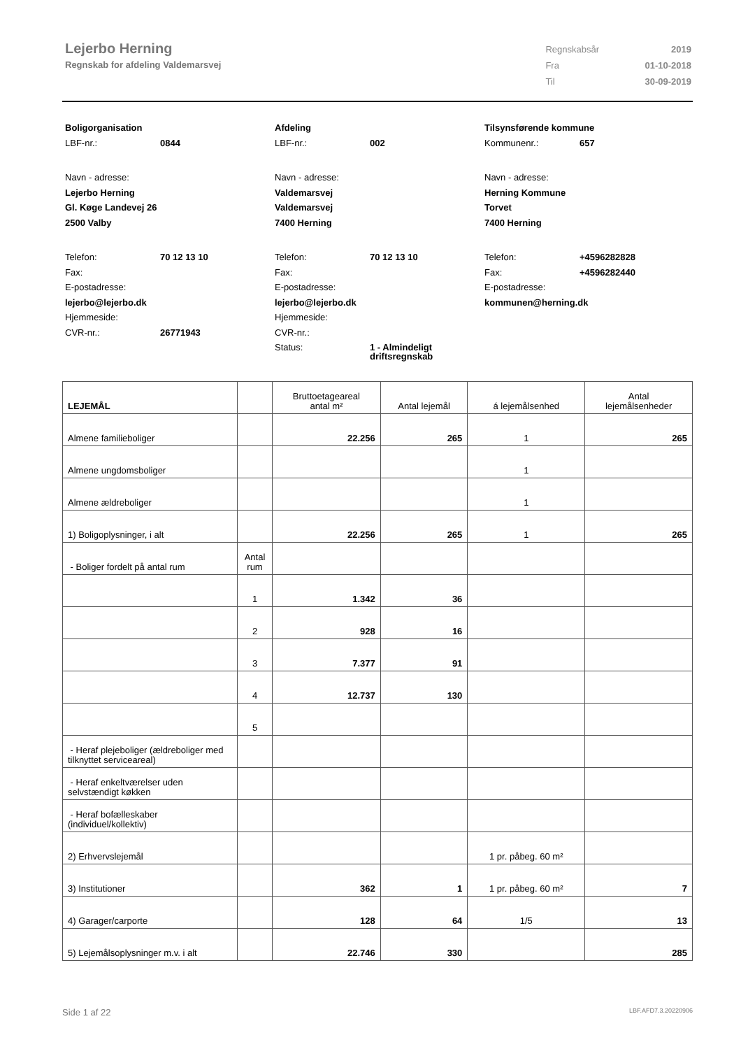Lejerbo Herning
Regnskab for afdeling Valdemarsvej
| Regnskabsår | 2019 |
| Fra | 01-10-2018 |
| Til | 30-09-2019 |
Boligorganisation
LBF-nr.: 0844
Navn - adresse:
Lejerbo Herning
Gl. Køge Landevej 26
2500 Valby
Telefon: 70 12 13 10
Fax:
E-postadresse:
lejerbo@lejerbo.dk
Hjemmeside:
CVR-nr.: 26771943
Afdeling
LBF-nr.: 002
Navn - adresse:
Valdemarsvej
Valdemarsvej
7400 Herning
Telefon: 70 12 13 10
Fax:
E-postadresse:
lejerbo@lejerbo.dk
Hjemmeside:
CVR-nr.:
Status: 1 - Almindeligt
driftsregnskab
Tilsynsførende kommune
Kommunenr.: 657
Navn - adresse:
Herning Kommune
Torvet
7400 Herning
Telefon: +4596282828
Fax: +4596282440
E-postadresse:
kommunen@herning.dk
| LEJEMÅL | | Bruttoetageareal antal m² | Antal lejemål | á lejemålsenhed | Antal lejemålsenheder |
| --- | --- | --- | --- | --- | --- |
| Almene familieboliger | | 22.256 | 265 | 1 | 265 |
| Almene ungdomsboliger | | | | 1 | |
| Almene ældreboliger | | | | 1 | |
| 1) Boligoplysninger, i alt | | 22.256 | 265 | 1 | 265 |
| - Boliger fordelt på antal rum | Antal rum | | | | |
| | 1 | 1.342 | 36 | | |
| | 2 | 928 | 16 | | |
| | 3 | 7.377 | 91 | | |
| | 4 | 12.737 | 130 | | |
| | 5 | | | | |
| - Heraf plejeboliger (ældreboliger med tilknyttet serviceareal) | | | | | |
| - Heraf enkeltværelser uden selvstændigt køkken | | | | | |
| - Heraf bofælleskaber (individuel/kollektiv) | | | | | |
| 2) Erhvervslejemål | | | | 1 pr. påbeg. 60 m² | |
| 3) Institutioner | | 362 | 1 | 1 pr. påbeg. 60 m² | 7 |
| 4) Garager/carporte | | 128 | 64 | 1/5 | 13 |
| 5) Lejemålsoplysninger m.v. i alt | | 22.746 | 330 | | 285 |
Side 1 af 22 LBF.AFD7.3.20220906